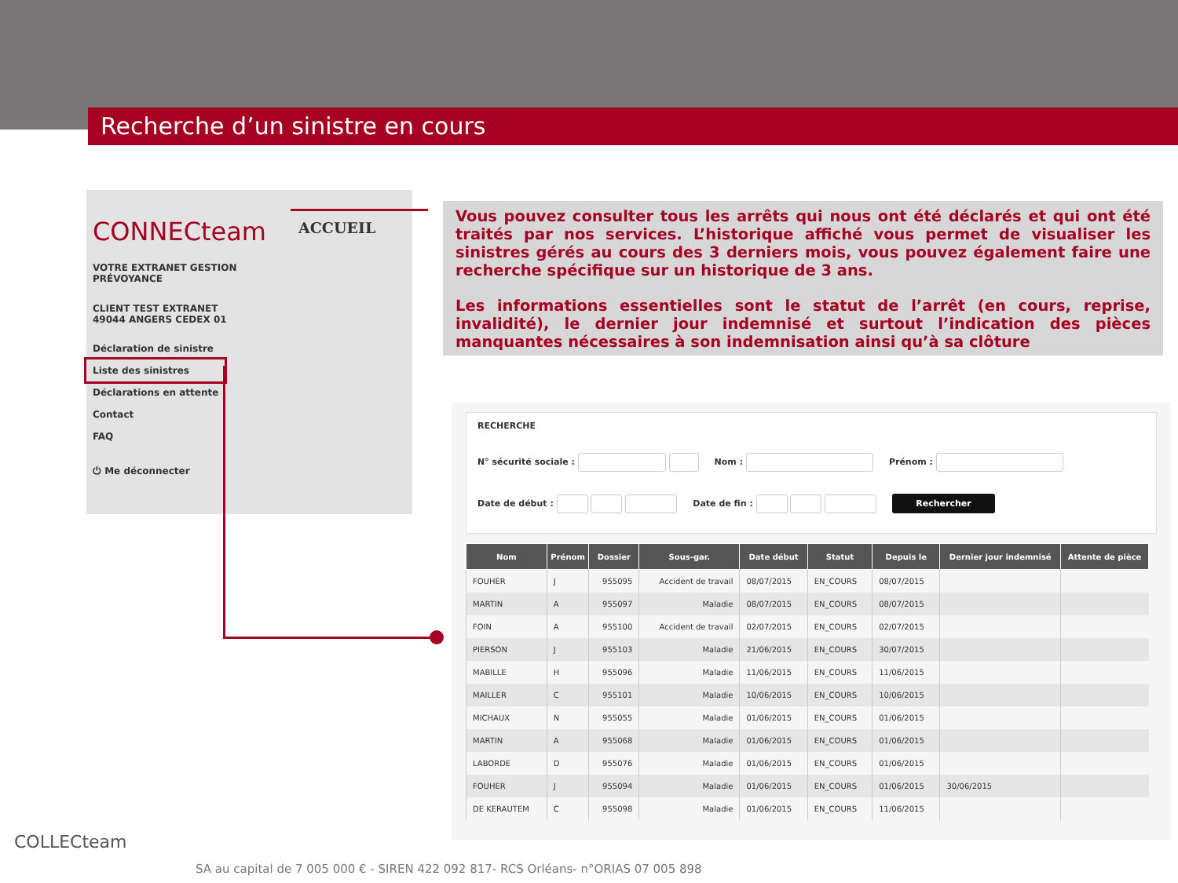Recherche d’un sinistre en cours
CONNECteam
VOTRE EXTRANET GESTION
PRÉVOYANCE
CLIENT TEST EXTRANET
49044 ANGERS CEDEX 01
Déclaration de sinistre
Liste des sinistres
Déclarations en attente
Contact
FAQ
⏻ Me déconnecter
ACCUEIL
Vous pouvez consulter tous les arrêts qui nous ont été déclarés et qui ont été traités par nos services. L’historique affiché vous permet de visualiser les sinistres gérés au cours des 3 derniers mois, vous pouvez également faire une recherche spécifique sur un historique de 3 ans.
Les informations essentielles sont le statut de l’arrêt (en cours, reprise, invalidité), le dernier jour indemnisé et surtout l’indication des pièces manquantes nécessaires à son indemnisation ainsi qu’à sa clôture
RECHERCHE
N° sécurité sociale : Nom : Prénom :
Date de début : Date de fin : Rechercher
| Nom | Prénom | Dossier | Sous-gar. | Date début | Statut | Depuis le | Dernier jour indemnisé | Attente de pièce |
| --- | --- | --- | --- | --- | --- | --- | --- | --- |
| FOUHER | J | 955095 | Accident de travail | 08/07/2015 | EN_COURS | 08/07/2015 | | |
| MARTIN | A | 955097 | Maladie | 08/07/2015 | EN_COURS | 08/07/2015 | | |
| FOIN | A | 955100 | Accident de travail | 02/07/2015 | EN_COURS | 02/07/2015 | | |
| PIERSON | J | 955103 | Maladie | 21/06/2015 | EN_COURS | 30/07/2015 | | |
| MABILLE | H | 955096 | Maladie | 11/06/2015 | EN_COURS | 11/06/2015 | | |
| MAILLER | C | 955101 | Maladie | 10/06/2015 | EN_COURS | 10/06/2015 | | |
| MICHAUX | N | 955055 | Maladie | 01/06/2015 | EN_COURS | 01/06/2015 | | |
| MARTIN | A | 955068 | Maladie | 01/06/2015 | EN_COURS | 01/06/2015 | | |
| LABORDE | D | 955076 | Maladie | 01/06/2015 | EN_COURS | 01/06/2015 | | |
| FOUHER | J | 955094 | Maladie | 01/06/2015 | EN_COURS | 01/06/2015 | 30/06/2015 | |
| DE KERAUTEM | C | 955098 | Maladie | 01/06/2015 | EN_COURS | 11/06/2015 | | |
COLLECteam
SA au capital de 7 005 000 € - SIREN 422 092 817- RCS Orléans- n°ORIAS 07 005 898